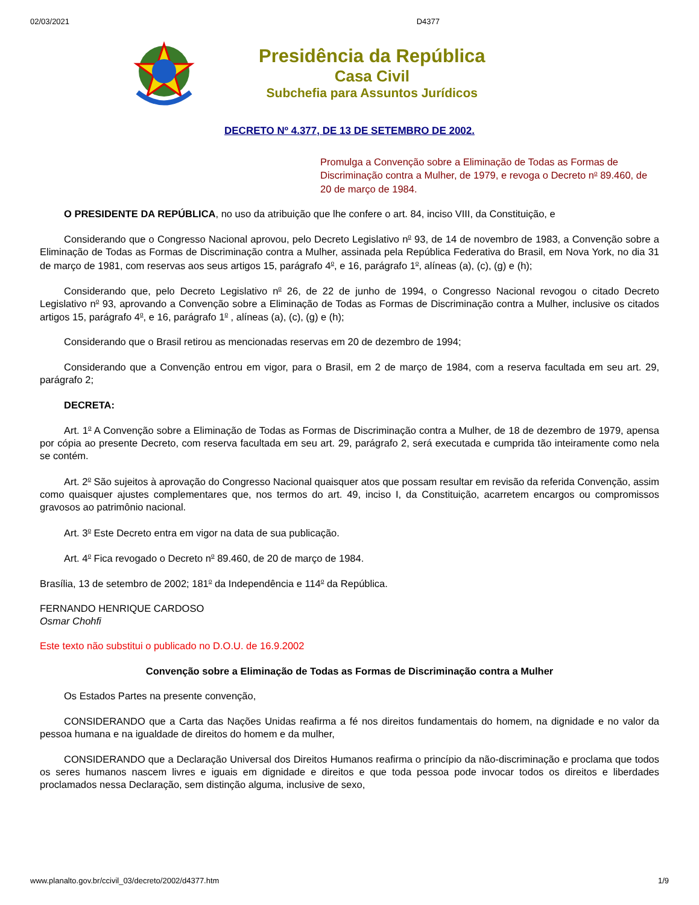02/03/2021 D4377
Presidência da República
Casa Civil
Subchefia para Assuntos Jurídicos
DECRETO Nº 4.377, DE 13 DE SETEMBRO DE 2002.
Promulga a Convenção sobre a Eliminação de Todas as Formas de Discriminação contra a Mulher, de 1979, e revoga o Decreto n<sup>o</sup> 89.460, de 20 de março de 1984.
O PRESIDENTE DA REPÚBLICA, no uso da atribuição que lhe confere o art. 84, inciso VIII, da Constituição, e
Considerando que o Congresso Nacional aprovou, pelo Decreto Legislativo n<sup>o</sup> 93, de 14 de novembro de 1983, a Convenção sobre a Eliminação de Todas as Formas de Discriminação contra a Mulher, assinada pela República Federativa do Brasil, em Nova York, no dia 31 de março de 1981, com reservas aos seus artigos 15, parágrafo 4<sup>o</sup>, e 16, parágrafo 1<sup>o</sup>, alíneas (a), (c), (g) e (h);
Considerando que, pelo Decreto Legislativo n<sup>o</sup> 26, de 22 de junho de 1994, o Congresso Nacional revogou o citado Decreto Legislativo n<sup>o</sup> 93, aprovando a Convenção sobre a Eliminação de Todas as Formas de Discriminação contra a Mulher, inclusive os citados artigos 15, parágrafo 4<sup>o</sup>, e 16, parágrafo 1<sup>o</sup> , alíneas (a), (c), (g) e (h);
Considerando que o Brasil retirou as mencionadas reservas em 20 de dezembro de 1994;
Considerando que a Convenção entrou em vigor, para o Brasil, em 2 de março de 1984, com a reserva facultada em seu art. 29, parágrafo 2;
DECRETA:
Art. 1<sup>o</sup> A Convenção sobre a Eliminação de Todas as Formas de Discriminação contra a Mulher, de 18 de dezembro de 1979, apensa por cópia ao presente Decreto, com reserva facultada em seu art. 29, parágrafo 2, será executada e cumprida tão inteiramente como nela se contém.
Art. 2<sup>o</sup> São sujeitos à aprovação do Congresso Nacional quaisquer atos que possam resultar em revisão da referida Convenção, assim como quaisquer ajustes complementares que, nos termos do art. 49, inciso I, da Constituição, acarretem encargos ou compromissos gravosos ao patrimônio nacional.
Art. 3<sup>o</sup> Este Decreto entra em vigor na data de sua publicação.
Art. 4<sup>o</sup> Fica revogado o Decreto n<sup>o</sup> 89.460, de 20 de março de 1984.
Brasília, 13 de setembro de 2002; 181<sup>o</sup> da Independência e 114<sup>o</sup> da República.
FERNANDO HENRIQUE CARDOSO
Osmar Chohfi
Este texto não substitui o publicado no D.O.U. de 16.9.2002
Convenção sobre a Eliminação de Todas as Formas de Discriminação contra a Mulher
Os Estados Partes na presente convenção,
CONSIDERANDO que a Carta das Nações Unidas reafirma a fé nos direitos fundamentais do homem, na dignidade e no valor da pessoa humana e na igualdade de direitos do homem e da mulher,
CONSIDERANDO que a Declaração Universal dos Direitos Humanos reafirma o princípio da não-discriminação e proclama que todos os seres humanos nascem livres e iguais em dignidade e direitos e que toda pessoa pode invocar todos os direitos e liberdades proclamados nessa Declaração, sem distinção alguma, inclusive de sexo,
www.planalto.gov.br/ccivil_03/decreto/2002/d4377.htm 1/9